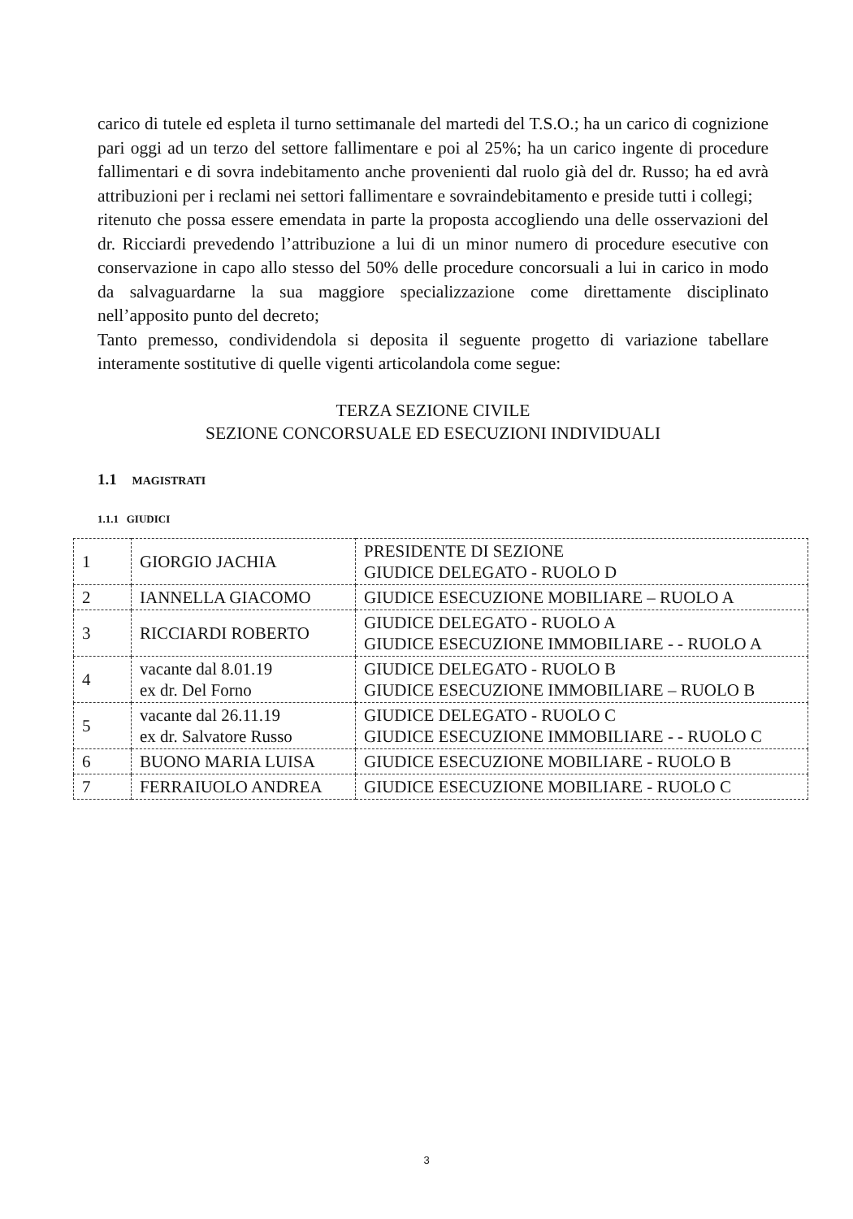carico di tutele ed espleta il turno settimanale del martedi del T.S.O.; ha un carico di cognizione pari oggi ad un terzo del settore fallimentare e poi al 25%; ha un carico ingente di procedure fallimentari e di sovra indebitamento anche provenienti dal ruolo già del dr. Russo; ha ed avrà attribuzioni per i reclami nei settori fallimentare e sovraindebitamento e preside tutti i collegi;
ritenuto che possa essere emendata in parte la proposta accogliendo una delle osservazioni del dr. Ricciardi prevedendo l’attribuzione a lui di un minor numero di procedure esecutive con conservazione in capo allo stesso del 50% delle procedure concorsuali a lui in carico in modo da salvaguardarne la sua maggiore specializzazione come direttamente disciplinato nell’apposito punto del decreto;
Tanto premesso, condividendola si deposita il seguente progetto di variazione tabellare interamente sostitutive di quelle vigenti articolandola come segue:
TERZA SEZIONE CIVILE
SEZIONE CONCORSUALE ED ESECUZIONI INDIVIDUALI
1.1 MAGISTRATI
1.1.1 GIUDICI
| 1 | GIORGIO JACHIA | PRESIDENTE DI SEZIONE GIUDICE DELEGATO - RUOLO D |
| 2 | IANNELLA GIACOMO | GIUDICE ESECUZIONE MOBILIARE – RUOLO A |
| 3 | RICCIARDI ROBERTO | GIUDICE DELEGATO - RUOLO A GIUDICE ESECUZIONE IMMOBILIARE - - RUOLO A |
| 4 | vacante dal 8.01.19 ex dr. Del Forno | GIUDICE DELEGATO - RUOLO B GIUDICE ESECUZIONE IMMOBILIARE – RUOLO B |
| 5 | vacante dal 26.11.19 ex dr. Salvatore Russo | GIUDICE DELEGATO - RUOLO C GIUDICE ESECUZIONE IMMOBILIARE - - RUOLO C |
| 6 | BUONO MARIA LUISA | GIUDICE ESECUZIONE MOBILIARE - RUOLO B |
| 7 | FERRAIUOLO ANDREA | GIUDICE ESECUZIONE MOBILIARE - RUOLO C |
3